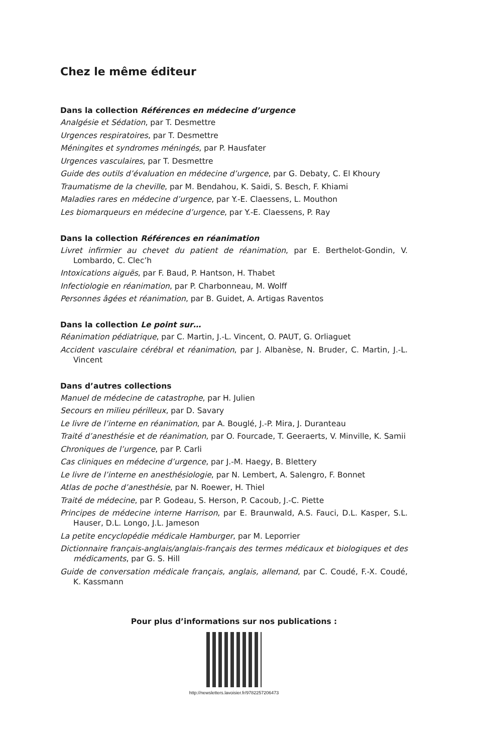Chez le même éditeur
Dans la collection Références en médecine d’urgence
Analgésie et Sédation, par T. Desmettre
Urgences respiratoires, par T. Desmettre
Méningites et syndromes méningés, par P. Hausfater
Urgences vasculaires, par T. Desmettre
Guide des outils d’évaluation en médecine d’urgence, par G. Debaty, C. El Khoury
Traumatisme de la cheville, par M. Bendahou, K. Saidi, S. Besch, F. Khiami
Maladies rares en médecine d’urgence, par Y.-E. Claessens, L. Mouthon
Les biomarqueurs en médecine d’urgence, par Y.-E. Claessens, P. Ray
Dans la collection Références en réanimation
Livret infirmier au chevet du patient de réanimation, par E. Berthelot-Gondin, V. Lombardo, C. Clec’h
Intoxications aiguës, par F. Baud, P. Hantson, H. Thabet
Infectiologie en réanimation, par P. Charbonneau, M. Wolff
Personnes âgées et réanimation, par B. Guidet, A. Artigas Raventos
Dans la collection Le point sur…
Réanimation pédiatrique, par C. Martin, J.-L. Vincent, O. PAUT, G. Orliaguet
Accident vasculaire cérébral et réanimation, par J. Albanèse, N. Bruder, C. Martin, J.-L. Vincent
Dans d’autres collections
Manuel de médecine de catastrophe, par H. Julien
Secours en milieu périlleux, par D. Savary
Le livre de l’interne en réanimation, par A. Bouglé, J.-P. Mira, J. Duranteau
Traité d’anesthésie et de réanimation, par O. Fourcade, T. Geeraerts, V. Minville, K. Samii
Chroniques de l’urgence, par P. Carli
Cas cliniques en médecine d’urgence, par J.-M. Haegy, B. Blettery
Le livre de l’interne en anesthésiologie, par N. Lembert, A. Salengro, F. Bonnet
Atlas de poche d’anesthésie, par N. Roewer, H. Thiel
Traité de médecine, par P. Godeau, S. Herson, P. Cacoub, J.-C. Piette
Principes de médecine interne Harrison, par E. Braunwald, A.S. Fauci, D.L. Kasper, S.L. Hauser, D.L. Longo, J.L. Jameson
La petite encyclopédie médicale Hamburger, par M. Leporrier
Dictionnaire français-anglais/anglais-français des termes médicaux et biologiques et des médicaments, par G. S. Hill
Guide de conversation médicale français, anglais, allemand, par C. Coudé, F.-X. Coudé, K. Kassmann
Pour plus d’informations sur nos publications :
http://newsletters.lavoisier.fr/9782257206473